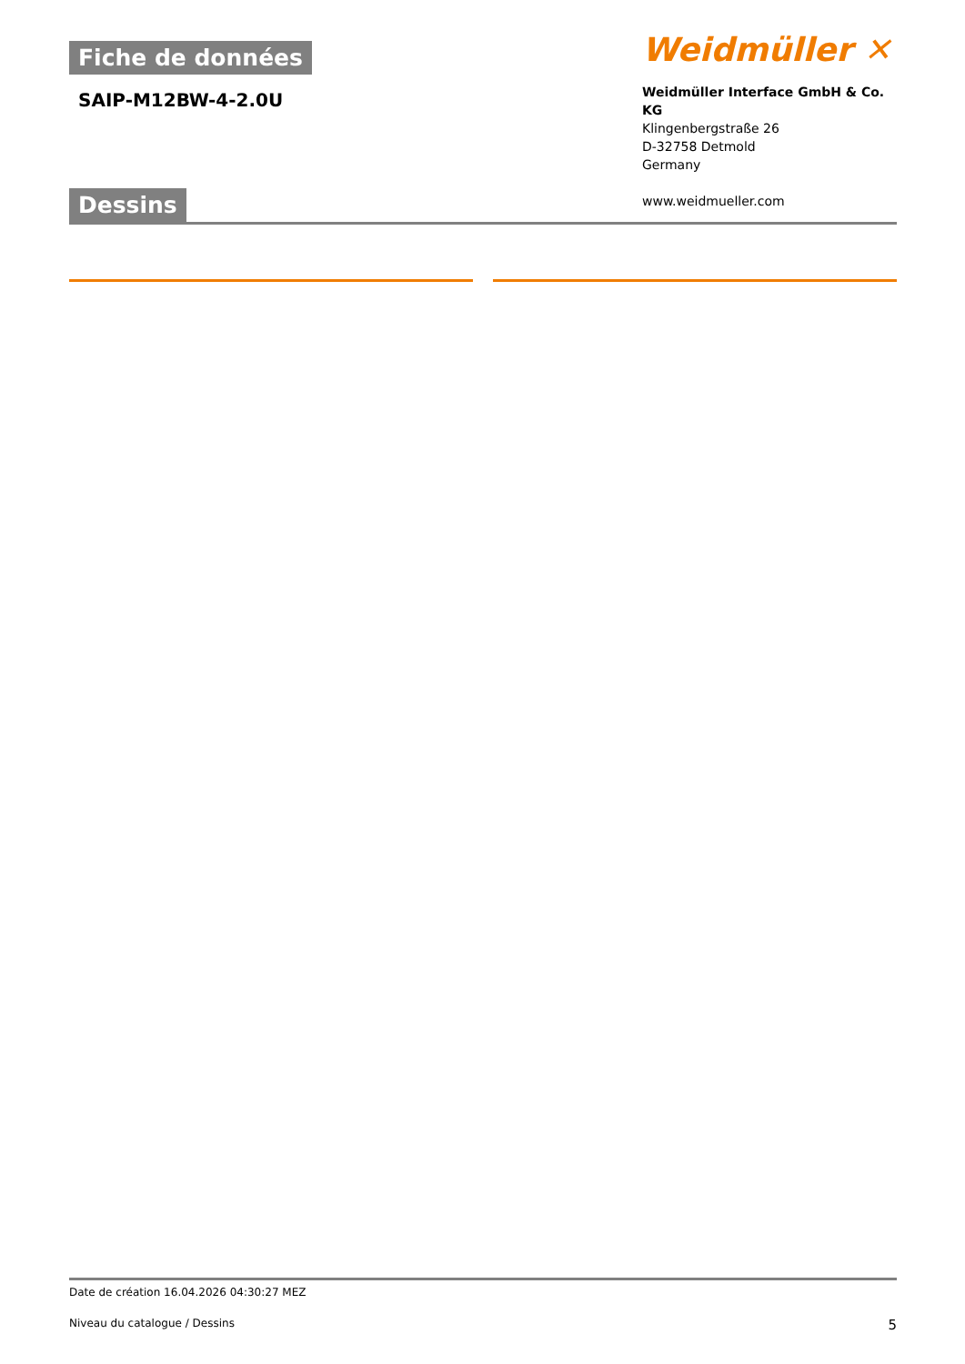Fiche de données
SAIP-M12BW-4-2.0U
Weidmüller ✕
Weidmüller Interface GmbH & Co. KG
Klingenbergstraße 26
D-32758 Detmold
Germany
www.weidmueller.com
Dessins
Date de création 16.04.2026 04:30:27 MEZ
Niveau du catalogue / Dessins 5